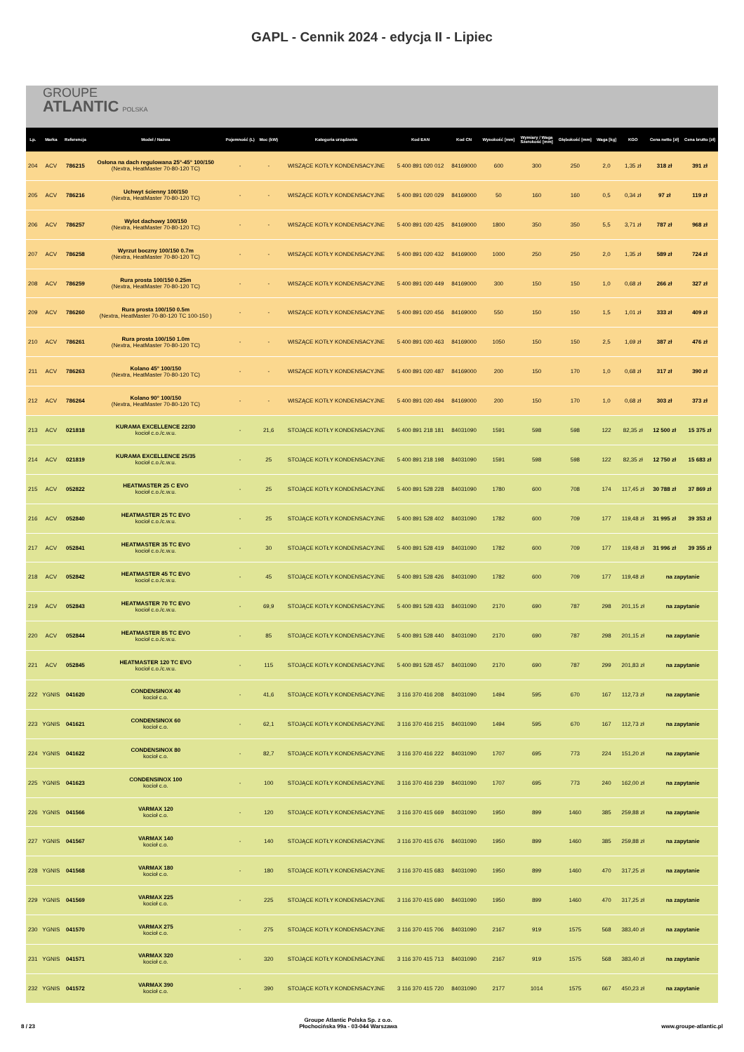GAPL - Cennik 2024 - edycja II - Lipiec
GROUPE
ATLANTIC POLSKA
| Lp. | Marka | Referencja | Model / Nazwa | Pojemność (L) | Moc (kW) | Kategoria urządzenia | Kod EAN | Kod CN | Wysokość [mm] | Wymiary / Waga Szerokość [mm] | Głębokość [mm] | Waga [kg] | KGO | Cena netto [zł] | Cena brutto [zł] |
| --- | --- | --- | --- | --- | --- | --- | --- | --- | --- | --- | --- | --- | --- | --- | --- |
| 204 | ACV | 786215 | Osłona na dach regulowana 25°-45° 100/150 (Nextra, HeatMaster 70-80-120 TC) | - | - | WISZĄCE KOTŁY KONDENSACYJNE | 5 400 891 020 012 | 84169000 | 600 | 300 | 250 | 2,0 | 1,35 zł | 318 zł | 391 zł |
| 205 | ACV | 786216 | Uchwyt ścienny 100/150 (Nextra, HeatMaster 70-80-120 TC) | - | - | WISZĄCE KOTŁY KONDENSACYJNE | 5 400 891 020 029 | 84169000 | 50 | 160 | 160 | 0,5 | 0,34 zł | 97 zł | 119 zł |
| 206 | ACV | 786257 | Wylot dachowy 100/150 (Nextra, HeatMaster 70-80-120 TC) | - | - | WISZĄCE KOTŁY KONDENSACYJNE | 5 400 891 020 425 | 84169000 | 1800 | 350 | 350 | 5,5 | 3,71 zł | 787 zł | 968 zł |
| 207 | ACV | 786258 | Wyrzut boczny 100/150 0.7m (Nextra, HeatMaster 70-80-120 TC) | - | - | WISZĄCE KOTŁY KONDENSACYJNE | 5 400 891 020 432 | 84169000 | 1000 | 250 | 250 | 2,0 | 1,35 zł | 589 zł | 724 zł |
| 208 | ACV | 786259 | Rura prosta 100/150 0.25m (Nextra, HeatMaster 70-80-120 TC) | - | - | WISZĄCE KOTŁY KONDENSACYJNE | 5 400 891 020 449 | 84169000 | 300 | 150 | 150 | 1,0 | 0,68 zł | 266 zł | 327 zł |
| 209 | ACV | 786260 | Rura prosta 100/150 0.5m (Nextra, HeatMaster 70-80-120 TC 100-150 ) | - | - | WISZĄCE KOTŁY KONDENSACYJNE | 5 400 891 020 456 | 84169000 | 550 | 150 | 150 | 1,5 | 1,01 zł | 333 zł | 409 zł |
| 210 | ACV | 786261 | Rura prosta 100/150 1.0m (Nextra, HeatMaster 70-80-120 TC) | - | - | WISZĄCE KOTŁY KONDENSACYJNE | 5 400 891 020 463 | 84169000 | 1050 | 150 | 150 | 2,5 | 1,69 zł | 387 zł | 476 zł |
| 211 | ACV | 786263 | Kolano 45° 100/150 (Nextra, HeatMaster 70-80-120 TC) | - | - | WISZĄCE KOTŁY KONDENSACYJNE | 5 400 891 020 487 | 84169000 | 200 | 150 | 170 | 1,0 | 0,68 zł | 317 zł | 390 zł |
| 212 | ACV | 786264 | Kolano 90° 100/150 (Nextra, HeatMaster 70-80-120 TC) | - | - | WISZĄCE KOTŁY KONDENSACYJNE | 5 400 891 020 494 | 84169000 | 200 | 150 | 170 | 1,0 | 0,68 zł | 303 zł | 373 zł |
| 213 | ACV | 021818 | KURAMA EXCELLENCE 22/30 kocioł c.o./c.w.u. | - | 21,6 | STOJĄCE KOTŁY KONDENSACYJNE | 5 400 891 218 181 | 84031090 | 1591 | 598 | 598 | 122 | 82,35 zł | 12 500 zł | 15 375 zł |
| 214 | ACV | 021819 | KURAMA EXCELLENCE 25/35 kocioł c.o./c.w.u. | - | 25 | STOJĄCE KOTŁY KONDENSACYJNE | 5 400 891 218 198 | 84031090 | 1591 | 598 | 598 | 122 | 82,35 zł | 12 750 zł | 15 683 zł |
| 215 | ACV | 052822 | HEATMASTER 25 C EVO kocioł c.o./c.w.u. | - | 25 | STOJĄCE KOTŁY KONDENSACYJNE | 5 400 891 528 228 | 84031090 | 1780 | 600 | 708 | 174 | 117,45 zł | 30 788 zł | 37 869 zł |
| 216 | ACV | 052840 | HEATMASTER 25 TC EVO kocioł c.o./c.w.u. | - | 25 | STOJĄCE KOTŁY KONDENSACYJNE | 5 400 891 528 402 | 84031090 | 1782 | 600 | 709 | 177 | 119,48 zł | 31 995 zł | 39 353 zł |
| 217 | ACV | 052841 | HEATMASTER 35 TC EVO kocioł c.o./c.w.u. | - | 30 | STOJĄCE KOTŁY KONDENSACYJNE | 5 400 891 528 419 | 84031090 | 1782 | 600 | 709 | 177 | 119,48 zł | 31 996 zł | 39 355 zł |
| 218 | ACV | 052842 | HEATMASTER 45 TC EVO kocioł c.o./c.w.u. | - | 45 | STOJĄCE KOTŁY KONDENSACYJNE | 5 400 891 528 426 | 84031090 | 1782 | 600 | 709 | 177 | 119,48 zł | na zapytanie | |
| 219 | ACV | 052843 | HEATMASTER 70 TC EVO kocioł c.o./c.w.u. | - | 69,9 | STOJĄCE KOTŁY KONDENSACYJNE | 5 400 891 528 433 | 84031090 | 2170 | 690 | 787 | 298 | 201,15 zł | na zapytanie | |
| 220 | ACV | 052844 | HEATMASTER 85 TC EVO kocioł c.o./c.w.u. | - | 85 | STOJĄCE KOTŁY KONDENSACYJNE | 5 400 891 528 440 | 84031090 | 2170 | 690 | 787 | 298 | 201,15 zł | na zapytanie | |
| 221 | ACV | 052845 | HEATMASTER 120 TC EVO kocioł c.o./c.w.u. | - | 115 | STOJĄCE KOTŁY KONDENSACYJNE | 5 400 891 528 457 | 84031090 | 2170 | 690 | 787 | 299 | 201,83 zł | na zapytanie | |
| 222 | YGNIS | 041620 | CONDENSINOX 40 kocioł c.o. | - | 41,6 | STOJĄCE KOTŁY KONDENSACYJNE | 3 116 370 416 208 | 84031090 | 1494 | 595 | 670 | 167 | 112,73 zł | na zapytanie | |
| 223 | YGNIS | 041621 | CONDENSINOX 60 kocioł c.o. | - | 62,1 | STOJĄCE KOTŁY KONDENSACYJNE | 3 116 370 416 215 | 84031090 | 1494 | 595 | 670 | 167 | 112,73 zł | na zapytanie | |
| 224 | YGNIS | 041622 | CONDENSINOX 80 kocioł c.o. | - | 82,7 | STOJĄCE KOTŁY KONDENSACYJNE | 3 116 370 416 222 | 84031090 | 1707 | 695 | 773 | 224 | 151,20 zł | na zapytanie | |
| 225 | YGNIS | 041623 | CONDENSINOX 100 kocioł c.o. | - | 100 | STOJĄCE KOTŁY KONDENSACYJNE | 3 116 370 416 239 | 84031090 | 1707 | 695 | 773 | 240 | 162,00 zł | na zapytanie | |
| 226 | YGNIS | 041566 | VARMAX 120 kocioł c.o. | - | 120 | STOJĄCE KOTŁY KONDENSACYJNE | 3 116 370 415 669 | 84031090 | 1950 | 899 | 1460 | 385 | 259,88 zł | na zapytanie | |
| 227 | YGNIS | 041567 | VARMAX 140 kocioł c.o. | - | 140 | STOJĄCE KOTŁY KONDENSACYJNE | 3 116 370 415 676 | 84031090 | 1950 | 899 | 1460 | 385 | 259,88 zł | na zapytanie | |
| 228 | YGNIS | 041568 | VARMAX 180 kocioł c.o. | - | 180 | STOJĄCE KOTŁY KONDENSACYJNE | 3 116 370 415 683 | 84031090 | 1950 | 899 | 1460 | 470 | 317,25 zł | na zapytanie | |
| 229 | YGNIS | 041569 | VARMAX 225 kocioł c.o. | - | 225 | STOJĄCE KOTŁY KONDENSACYJNE | 3 116 370 415 690 | 84031090 | 1950 | 899 | 1460 | 470 | 317,25 zł | na zapytanie | |
| 230 | YGNIS | 041570 | VARMAX 275 kocioł c.o. | - | 275 | STOJĄCE KOTŁY KONDENSACYJNE | 3 116 370 415 706 | 84031090 | 2167 | 919 | 1575 | 568 | 383,40 zł | na zapytanie | |
| 231 | YGNIS | 041571 | VARMAX 320 kocioł c.o. | - | 320 | STOJĄCE KOTŁY KONDENSACYJNE | 3 116 370 415 713 | 84031090 | 2167 | 919 | 1575 | 568 | 383,40 zł | na zapytanie | |
| 232 | YGNIS | 041572 | VARMAX 390 kocioł c.o. | - | 390 | STOJĄCE KOTŁY KONDENSACYJNE | 3 116 370 415 720 | 84031090 | 2177 | 1014 | 1575 | 667 | 450,23 zł | na zapytanie | |
8 / 23 Groupe Atlantic Polska Sp. z o.o.
Płochocińska 99a - 03-044 Warszawa www.groupe-atlantic.pl